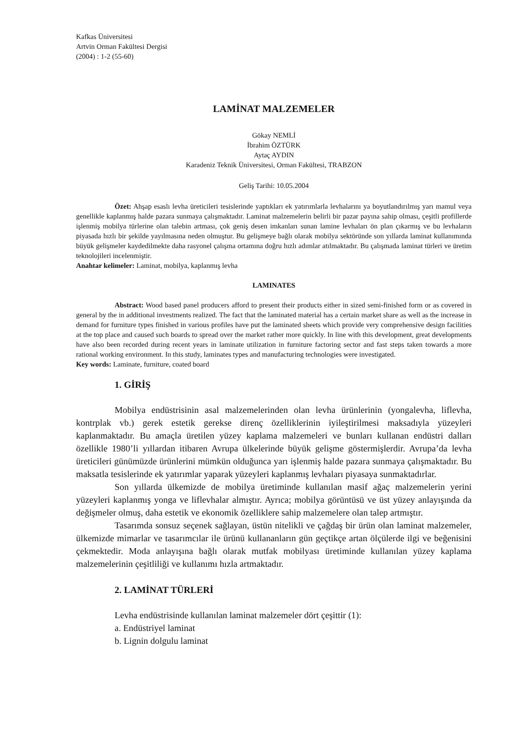Kafkas Üniversitesi
Artvin Orman Fakültesi Dergisi
(2004) : 1-2 (55-60)
LAMİNAT MALZEMELER
Gökay NEMLİ
İbrahim ÖZTÜRK
Aytaç AYDIN
Karadeniz Teknik Üniversitesi, Orman Fakültesi, TRABZON
Geliş Tarihi: 10.05.2004
Özet: Ahşap esaslı levha üreticileri tesislerinde yaptıkları ek yatırımlarla levhalarını ya boyutlandırılmış yarı mamul veya genellikle kaplanmış halde pazara sunmaya çalışmaktadır. Laminat malzemelerin belirli bir pazar payına sahip olması, çeşitli profillerde işlenmiş mobilya türlerine olan talebin artması, çok geniş desen imkanları sunan lamine levhaları ön plan çıkarmış ve bu levhaların piyasada hızlı bir şekilde yayılmasına neden olmuştur. Bu gelişmeye bağlı olarak mobilya sektöründe son yıllarda laminat kullanımında büyük gelişmeler kaydedilmekte daha rasyonel çalışma ortamına doğru hızlı adımlar atılmaktadır. Bu çalışmada laminat türleri ve üretim teknolojileri incelenmiştir.
Anahtar kelimeler: Laminat, mobilya, kaplanmış levha
LAMINATES
Abstract: Wood based panel producers afford to present their products either in sized semi-finished form or as covered in general by the in additional investments realized. The fact that the laminated material has a certain market share as well as the increase in demand for furniture types finished in various profiles have put the laminated sheets which provide very comprehensive design facilities at the top place and caused such boards to spread over the market rather more quickly. In line with this development, great developments have also been recorded during recent years in laminate utilization in furniture factoring sector and fast steps taken towards a more rational working environment. In this study, laminates types and manufacturing technologies were investigated.
Key words: Laminate, furniture, coated board
1. GİRİŞ
Mobilya endüstrisinin asal malzemelerinden olan levha ürünlerinin (yongalevha, liflevha, kontrplak vb.) gerek estetik gerekse direnç özelliklerinin iyileştirilmesi maksadıyla yüzeyleri kaplanmaktadır. Bu amaçla üretilen yüzey kaplama malzemeleri ve bunları kullanan endüstri dalları özellikle 1980’li yıllardan itibaren Avrupa ülkelerinde büyük gelişme göstermişlerdir. Avrupa’da levha üreticileri günümüzde ürünlerini mümkün olduğunca yarı işlenmiş halde pazara sunmaya çalışmaktadır. Bu maksatla tesislerinde ek yatırımlar yaparak yüzeyleri kaplanmış levhaları piyasaya sunmaktadırlar.
Son yıllarda ülkemizde de mobilya üretiminde kullanılan masif ağaç malzemelerin yerini yüzeyleri kaplanmış yonga ve liflevhalar almıştır. Ayrıca; mobilya görüntüsü ve üst yüzey anlayışında da değişmeler olmuş, daha estetik ve ekonomik özelliklere sahip malzemelere olan talep artmıştır.
Tasarımda sonsuz seçenek sağlayan, üstün nitelikli ve çağdaş bir ürün olan laminat malzemeler, ülkemizde mimarlar ve tasarımcılar ile ürünü kullananların gün geçtikçe artan ölçülerde ilgi ve beğenisini çekmektedir. Moda anlayışına bağlı olarak mutfak mobilyası üretiminde kullanılan yüzey kaplama malzemelerinin çeşitliliği ve kullanımı hızla artmaktadır.
2. LAMİNAT TÜRLERİ
Levha endüstrisinde kullanılan laminat malzemeler dört çeşittir (1):
a. Endüstriyel laminat
b. Lignin dolgulu laminat